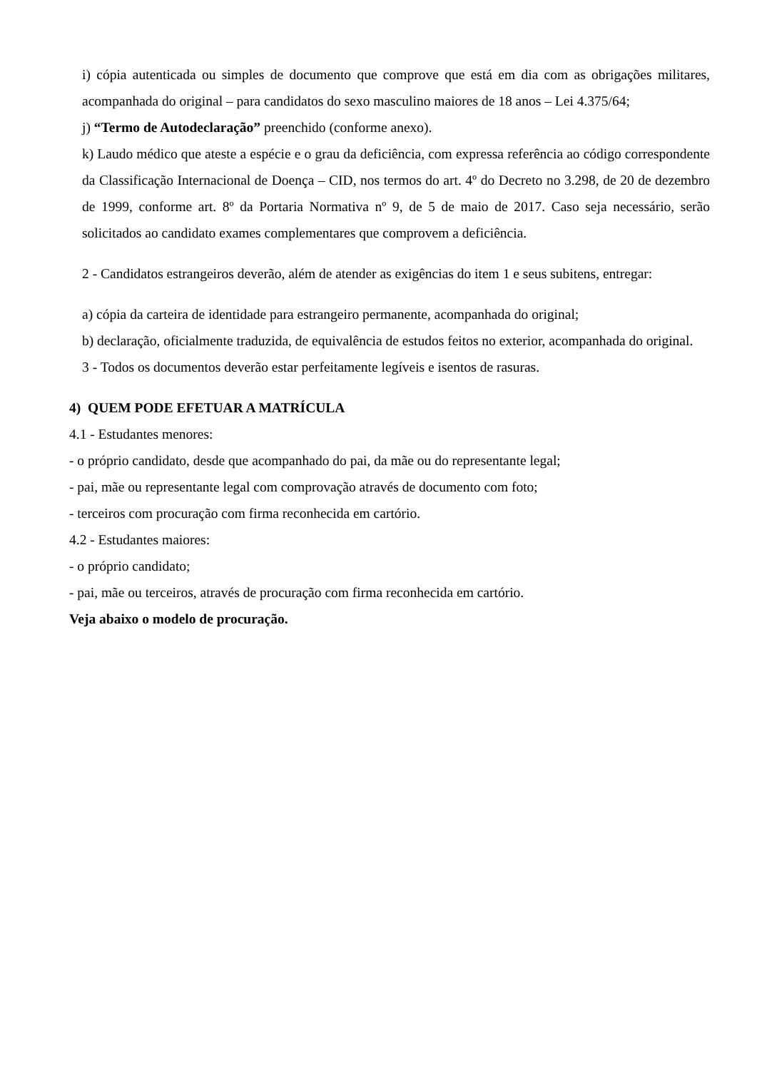i) cópia autenticada ou simples de documento que comprove que está em dia com as obrigações militares, acompanhada do original – para candidatos do sexo masculino maiores de 18 anos – Lei 4.375/64;
j) “Termo de Autodeclaração” preenchido (conforme anexo).
k) Laudo médico que ateste a espécie e o grau da deficiência, com expressa referência ao código correspondente da Classificação Internacional de Doença – CID, nos termos do art. 4º do Decreto no 3.298, de 20 de dezembro de 1999, conforme art. 8º da Portaria Normativa nº 9, de 5 de maio de 2017. Caso seja necessário, serão solicitados ao candidato exames complementares que comprovem a deficiência.
2 - Candidatos estrangeiros deverão, além de atender as exigências do item 1 e seus subitens, entregar:
a) cópia da carteira de identidade para estrangeiro permanente, acompanhada do original;
b) declaração, oficialmente traduzida, de equivalência de estudos feitos no exterior, acompanhada do original.
3 - Todos os documentos deverão estar perfeitamente legíveis e isentos de rasuras.
4) QUEM PODE EFETUAR A MATRÍCULA
4.1 - Estudantes menores:
- o próprio candidato, desde que acompanhado do pai, da mãe ou do representante legal;
- pai, mãe ou representante legal com comprovação através de documento com foto;
- terceiros com procuração com firma reconhecida em cartório.
4.2 - Estudantes maiores:
- o próprio candidato;
- pai, mãe ou terceiros, através de procuração com firma reconhecida em cartório.
Veja abaixo o modelo de procuração.